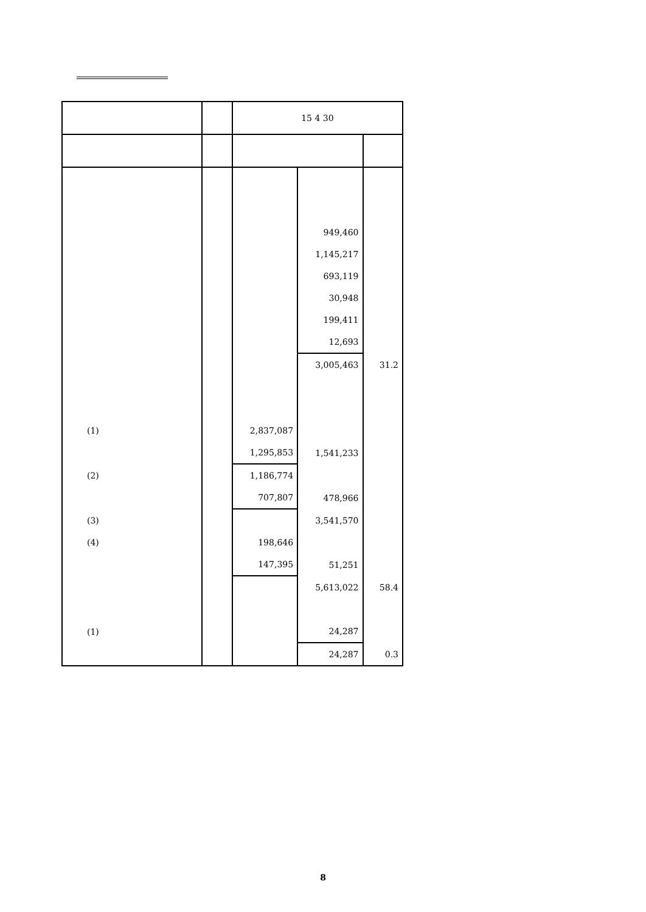| | | 15 4 30 | | |
| | | | 949,460 | |
| | | | 1,145,217 | |
| | | | 693,119 | |
| | | | 30,948 | |
| | | | 199,411 | |
| | | | 12,693 | |
| | | | 3,005,463 | 31.2 |
| (1) | | 2,837,087 | | |
| | | 1,295,853 | 1,541,233 | |
| (2) | | 1,186,774 | | |
| | | 707,807 | 478,966 | |
| (3) | | | 3,541,570 | |
| (4) | | 198,646 | | |
| | | 147,395 | 51,251 | |
| | | | 5,613,022 | 58.4 |
| (1) | | | 24,287 | |
| | | | 24,287 | 0.3 |
8